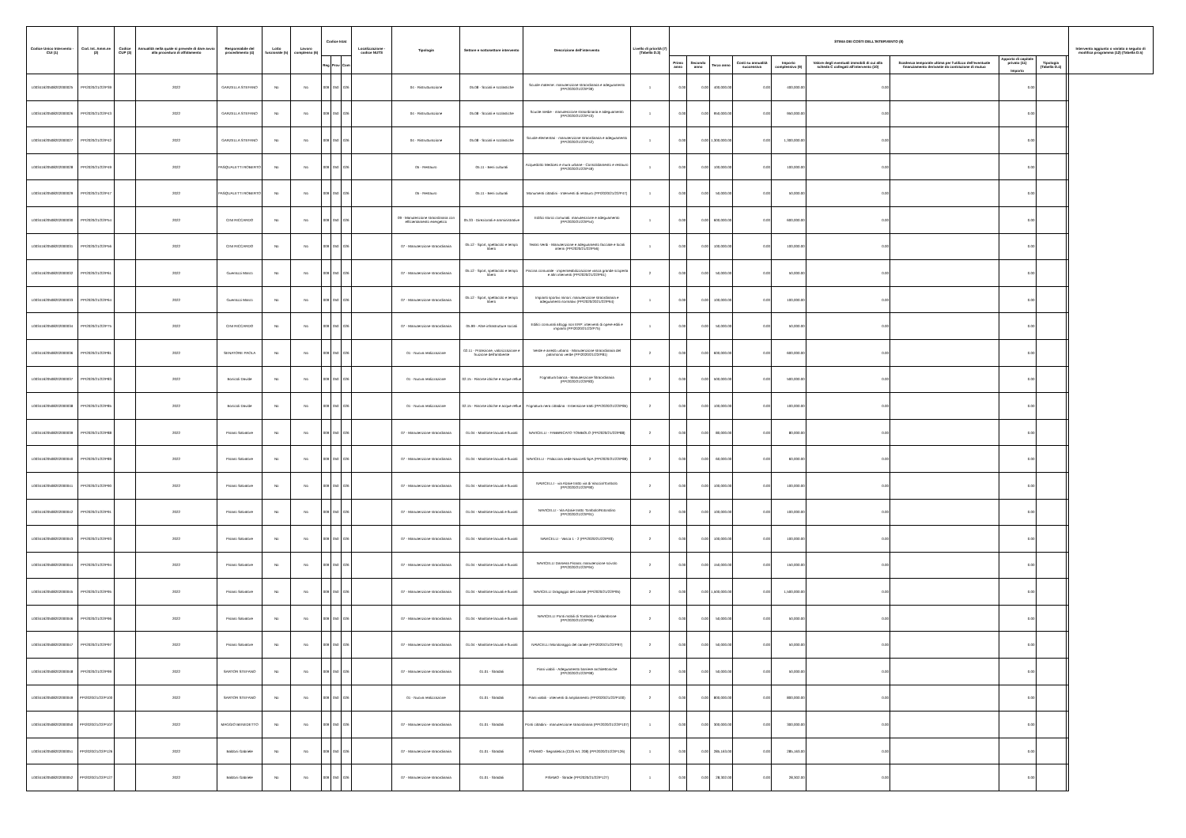| Codice Unico Intervento - CUI (1) | Cod. Int. Amm.ne (2) | Codice CUP (3) | Annualità nella quale si prevede di dare avvio alla procedura di affidamento | Responsabile del procedimento (4) | Lotto funzionale (5) | Lavoro complesso (6) | Codice Istat | | | Localizzazione - codice NUTS | Tipologia | Settore e sottosettore intervento | Descrizione dell'intervento | Livello di priorità (7) (Tabella D.3) | STIMA DEI COSTI DELL'INTERVENTO (8) | | | | | | | | | | Intervento aggiunto o variato a seguito di modifica programma (12) (Tabella D.5) |
| --- | --- | --- | --- | --- | --- | --- | --- | --- | --- | --- | --- | --- | --- | --- | --- | --- | --- | --- | --- | --- | --- | --- | --- | --- | --- |
| | | | | | | | Reg | Prov | Com | | | | | | Primo anno | Secondo anno | Terzo anno | Costi su annualità successiva | Importo complessivo (9) | Valore degli eventuali immobili di cui alla scheda C collegati all'intervento (10) | Scadenza temporale ultima per l'utilizzo dell'eventuale finanziamento derivante da contrazione di mutuo | Apporto di capitale privato (11) Importo | Tipologia (Tabella D.4) | | |
| L00341620508202000025 | PPI2020/21/22/P39 | | 2022 | GARZELLA STEFANO | No | No | 009 | 050 | 026 | | 04 - Ristrutturazione | 05.08 - Sociali e scolastiche | Scuole materne: manutenzione straordinaria e adeguamento (PPI2020/21/22/P39) | 1 | 0.00 | 0.00 | 400,000.00 | 0.00 | 400,000.00 | 0.00 | | 0.00 | | | |
| L00341620508202000026 | PPI2020/21/22/P43 | | 2022 | GARZELLA STEFANO | No | No | 009 | 050 | 026 | | 04 - Ristrutturazione | 05.08 - Sociali e scolastiche | Scuole medie - manutenzione straordinaria e adeguamento (PPI2020/21/22/P43) | 1 | 0.00 | 0.00 | 950,000.00 | 0.00 | 950,000.00 | 0.00 | | 0.00 | | | |
| L00341620508202000027 | PPI2020/21/22/P42 | | 2022 | GARZELLA STEFANO | No | No | 009 | 050 | 026 | | 04 - Ristrutturazione | 05.08 - Sociali e scolastiche | Scuole elementari - manutenzione straordinaria e adeguamento (PPI2020/21/22/P42) | 1 | 0.00 | 0.00 | 1,300,000.00 | 0.00 | 1,300,000.00 | 0.00 | | 0.00 | | | |
| L00341620508202000028 | PPI2020/21/22/P49 | | 2022 | PASQUALETTI ROBERTO | No | No | 009 | 050 | 026 | | 05 - Restauro | 05.11 - Beni culturali | Acquedotto Mediceo e mura urbane - Consolidamento e restauro (PPI2020/21/22/P49) | 1 | 0.00 | 0.00 | 100,000.00 | 0.00 | 100,000.00 | 0.00 | | 0.00 | | | |
| L00341620508202000029 | PPI2020/21/22/P47 | | 2022 | PASQUALETTI ROBERTO | No | No | 009 | 050 | 026 | | 05 - Restauro | 05.11 - Beni culturali | Monumenti cittadini - Interventi di restauro (PPI2020/21/22/P47) | 1 | 0.00 | 0.00 | 50,000.00 | 0.00 | 50,000.00 | 0.00 | | 0.00 | | | |
| L00341620508202000030 | PPI2020/21/22/P54 | | 2022 | CINI RICCARDO | No | No | 009 | 050 | 026 | | 09 - Manutenzione straordinaria con efficientamento energetico | 05.33 - Direzionali e amministrative | Edifici storici comunali: manutenzione e adeguamento (PPI2020/21/22/P54) | 1 | 0.00 | 0.00 | 600,000.00 | 0.00 | 600,000.00 | 0.00 | | 0.00 | | | |
| L00341620508202000031 | PPI2020/21/22/P56 | | 2022 | CINI RICCARDO | No | No | 009 | 050 | 026 | | 07 - Manutenzione straordinaria | 05.12 - Sport, spettacolo e tempo libero | Teatro Verdi - Manutenzione e adeguamento facciate e locali interni (PPI2020/21/22/P56) | 1 | 0.00 | 0.00 | 100,000.00 | 0.00 | 100,000.00 | 0.00 | | 0.00 | | | |
| L00341620508202000032 | PPI2020/21/22/P61 | | 2022 | Guerrazzi Marco | No | No | 009 | 050 | 026 | | 07 - Manutenzione straordinaria | 05.12 - Sport, spettacolo e tempo libero | Piscina comunale - impermeabilizzazione vasca grande scoperta e altri interventi (PPI2020/21/22/P61) | 2 | 0.00 | 0.00 | 50,000.00 | 0.00 | 50,000.00 | 0.00 | | 0.00 | | | |
| L00341620508202000033 | PPI2020/21/22/P64 | | 2022 | Guerrazzi Marco | No | No | 009 | 050 | 026 | | 07 - Manutenzione straordinaria | 05.12 - Sport, spettacolo e tempo libero | Impianti sportivi minori: manutenzione straordinaria e adeguamenti normativi (PPI2020/2021/22/P64) | 1 | 0.00 | 0.00 | 100,000.00 | 0.00 | 100,000.00 | 0.00 | | 0.00 | | | |
| L00341620508202000034 | PPI2020/21/22/P75 | | 2022 | CINI RICCARDO | No | No | 009 | 050 | 026 | | 07 - Manutenzione straordinaria | 05.99 - Altre infrastrutture sociali | Edifici comunali alloggi non ERP: interventi di opere edili e impianti (PPI2020/21/22/P75) | 1 | 0.00 | 0.00 | 50,000.00 | 0.00 | 50,000.00 | 0.00 | | 0.00 | | | |
| L00341620508202000036 | PPI2020/21/22/P81 | | 2022 | SENATORE PAOLA | No | No | 009 | 050 | 026 | | 01 - Nuova realizzazione | 02.11 - Protezione, valorizzazione e fruizione dell'ambiente | Verde e arredo urbano - Manutenzione straordinaria del patrimonio verde (PPI2020/21/22/P81) | 2 | 0.00 | 0.00 | 600,000.00 | 0.00 | 600,000.00 | 0.00 | | 0.00 | | | |
| L00341620508202000037 | PPI2020/21/22/P83 | | 2022 | Bonicoli Davide | No | No | 009 | 050 | 026 | | 01 - Nuova realizzazione | 02.15 - Risorse idriche e acque reflue | Fognatura bianca - Manutenzione Straordinaria (PPI2020/21/22/P83) | 2 | 0.00 | 0.00 | 500,000.00 | 0.00 | 500,000.00 | 0.00 | | 0.00 | | | |
| L00341620508202000038 | PPI2020/21/22/P85 | | 2022 | Bonicoli Davide | No | No | 009 | 050 | 026 | | 01 - Nuova realizzazione | 02.15 - Risorse idriche e acque reflue | Fognatura nera cittadina - Estensione tratti (PPI2020/21/22/P85) | 2 | 0.00 | 0.00 | 100,000.00 | 0.00 | 100,000.00 | 0.00 | | 0.00 | | | |
| L00341620508202000039 | PPI2020/21/22/P88 | | 2022 | Pisano Salvatore | No | No | 009 | 050 | 026 | | 07 - Manutenzione straordinaria | 01.04 - Marittime lacuali e fluviali | NAVICELLI - FABBRICATO TOMBOLO (PPI2020/21/22/P88) | 2 | 0.00 | 0.00 | 80,000.00 | 0.00 | 80,000.00 | 0.00 | | 0.00 | | | |
| L00341620508202000040 | PPI2020/21/22/P89 | | 2022 | Pisano Salvatore | No | No | 009 | 050 | 026 | | 07 - Manutenzione straordinaria | 01.04 - Marittime lacuali e fluviali | NAVICELLI - Palazzina sede Navicelli SpA (PPI2020/21/22/P89) | 2 | 0.00 | 0.00 | 60,000.00 | 0.00 | 60,000.00 | 0.00 | | 0.00 | | | |
| L00341620508202000041 | PPI2020/21/22/P90 | | 2022 | Pisano Salvatore | No | No | 009 | 050 | 026 | | 07 - Manutenzione straordinaria | 01.04 - Marittime lacuali e fluviali | NAVICELLI - via Alzaie tratto via di Viaccia/Tombolo (PPI2020/21/22/P90) | 2 | 0.00 | 0.00 | 100,000.00 | 0.00 | 100,000.00 | 0.00 | | 0.00 | | | |
| L00341620508202000042 | PPI2020/21/22/P91 | | 2022 | Pisano Salvatore | No | No | 009 | 050 | 026 | | 07 - Manutenzione straordinaria | 01.04 - Marittime lacuali e fluviali | NAVICELLI - Via Alzaie tratto Tombolo/Rotondino (PPI2020/21/22/P91) | 2 | 0.00 | 0.00 | 100,000.00 | 0.00 | 100,000.00 | 0.00 | | 0.00 | | | |
| L00341620508202000043 | PPI2020/21/22/P93 | | 2022 | Pisano Salvatore | No | No | 009 | 050 | 026 | | 07 - Manutenzione straordinaria | 01.04 - Marittime lacuali e fluviali | NAVICELLI - Vasca 1 - 2 (PPI2020/21/22/P93) | 2 | 0.00 | 0.00 | 100,000.00 | 0.00 | 100,000.00 | 0.00 | | 0.00 | | | |
| L00341620508202000044 | PPI2020/21/22/P94 | | 2022 | Pisano Salvatore | No | No | 009 | 050 | 026 | | 07 - Manutenzione straordinaria | 01.04 - Marittime lacuali e fluviali | NAVICELLI Darsena Pisana: manutenzione scivolo (PPI2020/21/22/P94) | 2 | 0.00 | 0.00 | 150,000.00 | 0.00 | 150,000.00 | 0.00 | | 0.00 | | | |
| L00341620508202000045 | PPI2020/21/22/P95 | | 2022 | Pisano Salvatore | No | No | 009 | 050 | 026 | | 07 - Manutenzione straordinaria | 01.04 - Marittime lacuali e fluviali | NAVICELLI Dragaggio del canale (PPI2020/21/22/P95) | 2 | 0.00 | 0.00 | 1,500,000.00 | 0.00 | 1,500,000.00 | 0.00 | | 0.00 | | | |
| L00341620508202000046 | PPI2020/21/22/P96 | | 2022 | Pisano Salvatore | No | No | 009 | 050 | 026 | | 07 - Manutenzione straordinaria | 01.04 - Marittime lacuali e fluviali | NAVICELLI Ponti mobili di Tombolo e Calambrone (PPI2020/21/22/P96) | 2 | 0.00 | 0.00 | 50,000.00 | 0.00 | 50,000.00 | 0.00 | | 0.00 | | | |
| L00341620508202000047 | PPI2020/21/22/P97 | | 2022 | Pisano Salvatore | No | No | 009 | 050 | 026 | | 07 - Manutenzione straordinaria | 01.04 - Marittime lacuali e fluviali | NAVICELLI Monitoraggio del canale (PPI2020/21/22/P97) | 2 | 0.00 | 0.00 | 50,000.00 | 0.00 | 50,000.00 | 0.00 | | 0.00 | | | |
| L00341620508202000048 | PPI2020/21/22/P99 | | 2022 | SARTOR STEFANO | No | No | 009 | 050 | 026 | | 07 - Manutenzione straordinaria | 01.01 - Stradali | Piani viabili - Adeguamento barriere architettoniche (PPI2020/21/22/P99) | 2 | 0.00 | 0.00 | 50,000.00 | 0.00 | 50,000.00 | 0.00 | | 0.00 | | | |
| L00341620508202000049 | PPI2020/21/22/P100 | | 2022 | SARTOR STEFANO | No | No | 009 | 050 | 026 | | 01 - Nuova realizzazione | 01.01 - Stradali | Piani viabili - interventi di ampliamento (PPI2020/21/22/P100) | 2 | 0.00 | 0.00 | 800,000.00 | 0.00 | 800,000.00 | 0.00 | | 0.00 | | | |
| L00341620508202000050 | PPI2020/21/22/P107 | | 2022 | MAGGIO BENEDETTO | No | No | 009 | 050 | 026 | | 07 - Manutenzione straordinaria | 01.01 - Stradali | Ponti cittadini - manutenzione straordinaria (PPI2020/21/22/P107) | 1 | 0.00 | 0.00 | 300,000.00 | 0.00 | 300,000.00 | 0.00 | | 0.00 | | | |
| L00341620508202000051 | PPI2020/21/22/P126 | | 2022 | Baldoni Gabriele | No | No | 009 | 050 | 026 | | 07 - Manutenzione straordinaria | 01.01 - Stradali | PISAMO - Segnaletica (CDS Art. 208) (PPI2020/21/22/P126) | 1 | 0.00 | 0.00 | 285,163.00 | 0.00 | 285,163.00 | 0.00 | | 0.00 | | | |
| L00341620508202000052 | PPI2020/21/22/P127 | | 2022 | Baldoni Gabriele | No | No | 009 | 050 | 026 | | 07 - Manutenzione straordinaria | 01.01 - Stradali | PISAMO - Strade (PPI2020/21/22/P127) | 1 | 0.00 | 0.00 | 28,302.00 | 0.00 | 28,302.00 | 0.00 | | 0.00 | | | |